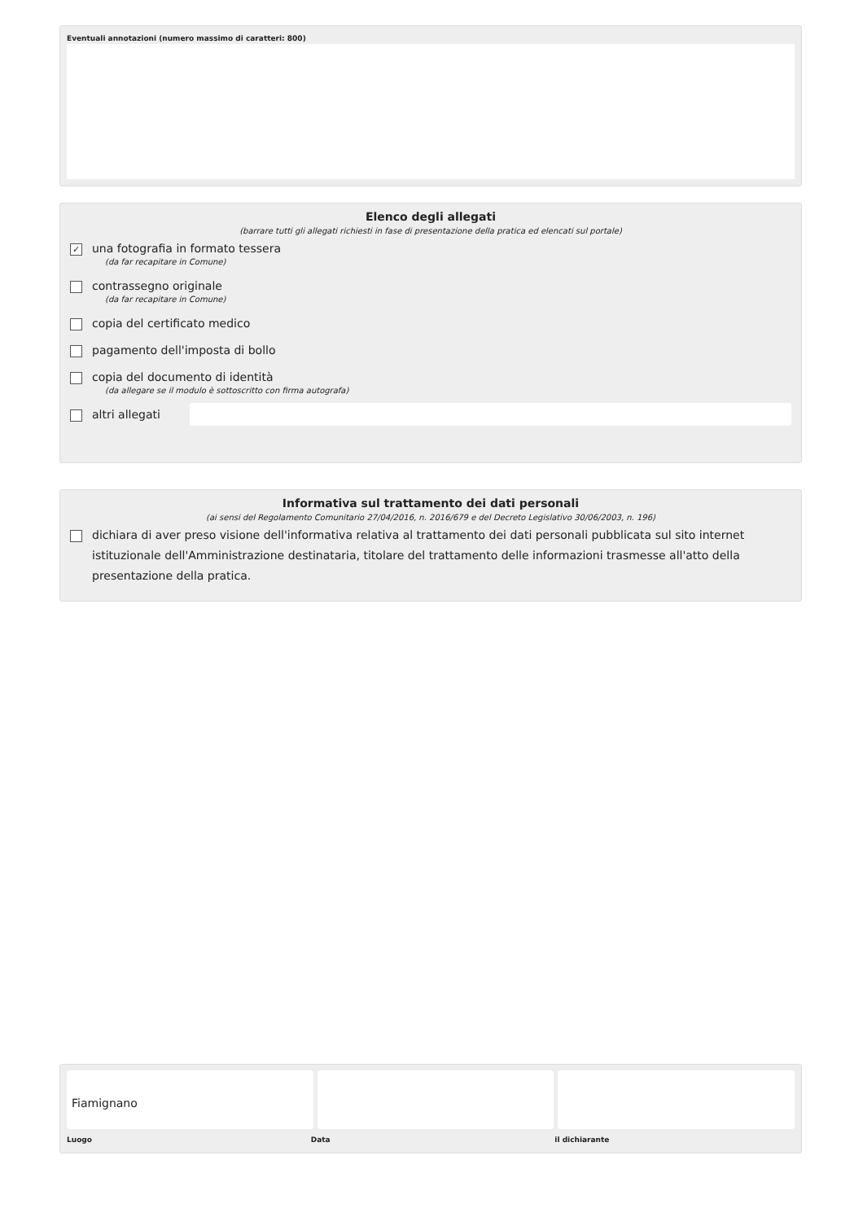Eventuali annotazioni (numero massimo di caratteri: 800)
Elenco degli allegati
(barrare tutti gli allegati richiesti in fase di presentazione della pratica ed elencati sul portale)
✓ una fotografia in formato tessera
(da far recapitare in Comune)
contrassegno originale
(da far recapitare in Comune)
copia del certificato medico
pagamento dell'imposta di bollo
copia del documento di identità
(da allegare se il modulo è sottoscritto con firma autografa)
altri allegati
Informativa sul trattamento dei dati personali
(ai sensi del Regolamento Comunitario 27/04/2016, n. 2016/679 e del Decreto Legislativo 30/06/2003, n. 196)
dichiara di aver preso visione dell'informativa relativa al trattamento dei dati personali pubblicata sul sito internet istituzionale dell'Amministrazione destinataria, titolare del trattamento delle informazioni trasmesse all'atto della presentazione della pratica.
Fiamignano
Luogo Data il dichiarante